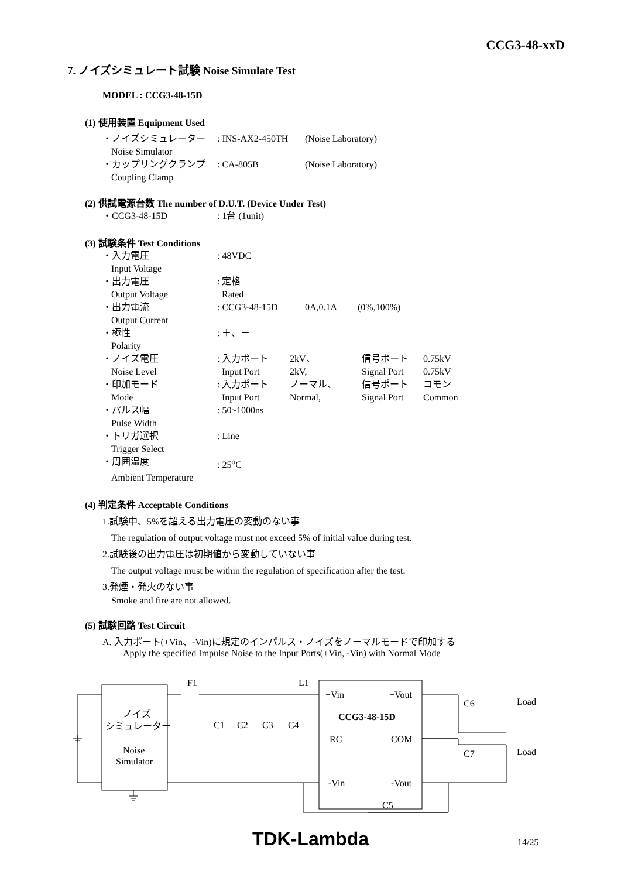CCG3-48-xxD
7. ノイズシミュレート試験 Noise Simulate Test
MODEL : CCG3-48-15D
(1) 使用装置 Equipment Used
・ノイズシミュレーター: INS-AX2-450TH (Noise Laboratory)
Noise Simulator
・カップリングクランプ: CA-805B (Noise Laboratory)
Coupling Clamp
(2) 供試電源台数 The number of D.U.T. (Device Under Test)
・CCG3-48-15D: 1台 (1unit)
(3) 試験条件 Test Conditions
・入力電圧: 48VDC
Input Voltage
・出力電圧: 定格
Output Voltage Rated
・出力電流: CCG3-48-15D 0A,0.1A (0%,100%)
Output Current
・極性: ＋、－
Polarity
・ノイズ電圧: 入力ポート 2kV、 信号ポート 0.75kV
Noise Level Input Port 2kV, Signal Port 0.75kV
・印加モード: 入力ポート ノーマル、 信号ポート コモン
Mode Input Port Normal, Signal Port Common
・パルス幅: 50~1000ns
Pulse Width
・トリガ選択: Line
Trigger Select
・周囲温度: 25<sup>o</sup>C
Ambient Temperature
(4) 判定条件 Acceptable Conditions
1.試験中、5%を超える出力電圧の変動のない事
The regulation of output voltage must not exceed 5% of initial value during test.
2.試験後の出力電圧は初期値から変動していない事
The output voltage must be within the regulation of specification after the test.
3.発煙・発火のない事
Smoke and fire are not allowed.
(5) 試験回路 Test Circuit
A. 入力ポート(+Vin、-Vin)に規定のインパルス・ノイズをノーマルモードで印加する
Apply the specified Impulse Noise to the Input Ports(+Vin, -Vin) with Normal Mode
F1
L1
ノイズ
シミュレーター
Noise
Simulator
C1
C2
C3
C4
+Vin
+Vout
CCG3-48-15D
RC
COM
-Vin
-Vout
C6
C7
Load
Load
C5
TDK-Lambda 14/25